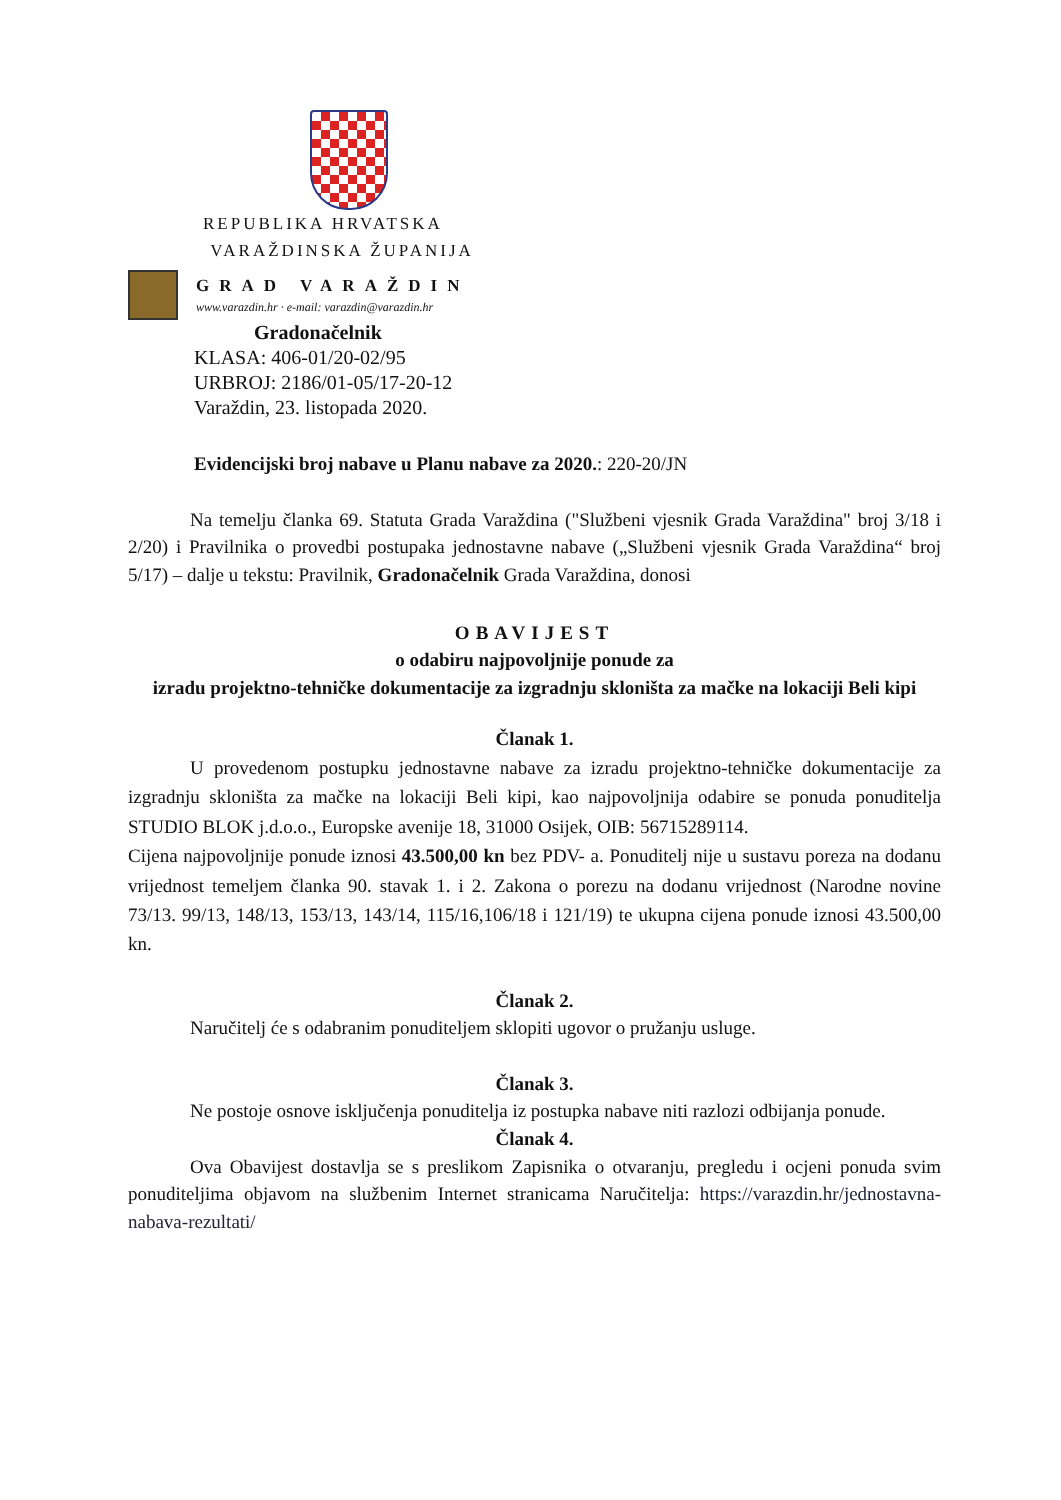REPUBLIKA HRVATSKA
VARAŽDINSKA ŽUPANIJA
GRAD VARAŽDIN
www.varazdin.hr · e-mail: varazdin@varazdin.hr
Gradonačelnik
KLASA: 406-01/20-02/95
URBROJ: 2186/01-05/17-20-12
Varaždin, 23. listopada 2020.
Evidencijski broj nabave u Planu nabave za 2020.: 220-20/JN
Na temelju članka 69. Statuta Grada Varaždina ("Službeni vjesnik Grada Varaždina" broj 3/18 i 2/20) i Pravilnika o provedbi postupaka jednostavne nabave („Službeni vjesnik Grada Varaždina“ broj 5/17) – dalje u tekstu: Pravilnik, Gradonačelnik Grada Varaždina, donosi
OBAVIJEST
o odabiru najpovoljnije ponude za
izradu projektno-tehničke dokumentacije za izgradnju skloništa za mačke na lokaciji Beli kipi
Članak 1.
U provedenom postupku jednostavne nabave za izradu projektno-tehničke dokumentacije za izgradnju skloništa za mačke na lokaciji Beli kipi, kao najpovoljnija odabire se ponuda ponuditelja STUDIO BLOK j.d.o.o., Europske avenije 18, 31000 Osijek, OIB: 56715289114.
Cijena najpovoljnije ponude iznosi 43.500,00 kn bez PDV- a. Ponuditelj nije u sustavu poreza na dodanu vrijednost temeljem članka 90. stavak 1. i 2. Zakona o porezu na dodanu vrijednost (Narodne novine 73/13. 99/13, 148/13, 153/13, 143/14, 115/16,106/18 i 121/19) te ukupna cijena ponude iznosi 43.500,00 kn.
Članak 2.
Naručitelj će s odabranim ponuditeljem sklopiti ugovor o pružanju usluge.
Članak 3.
Ne postoje osnove isključenja ponuditelja iz postupka nabave niti razlozi odbijanja ponude.
Članak 4.
Ova Obavijest dostavlja se s preslikom Zapisnika o otvaranju, pregledu i ocjeni ponuda svim ponuditeljima objavom na službenim Internet stranicama Naručitelja: https://varazdin.hr/jednostavna-nabava-rezultati/